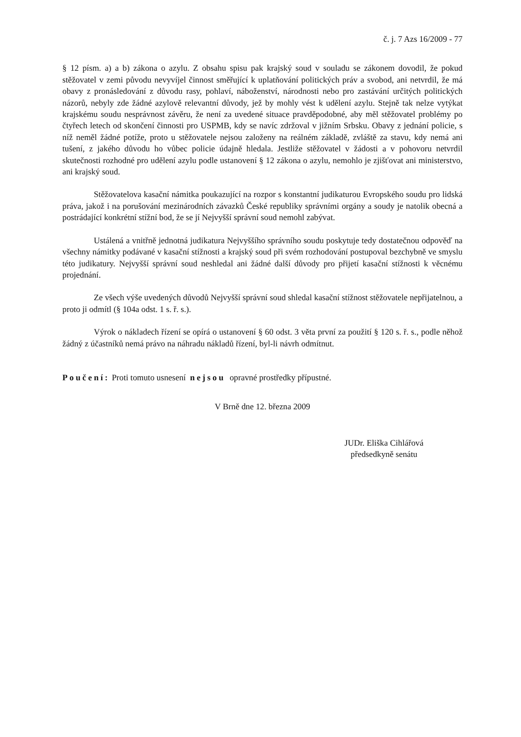č. j. 7 Azs 16/2009 - 77
§ 12 písm. a) a b) zákona o azylu. Z obsahu spisu pak krajský soud v souladu se zákonem dovodil, že pokud stěžovatel v zemi původu nevyvíjel činnost směřující k uplatňování politických práv a svobod, ani netvrdil, že má obavy z pronásledování z důvodu rasy, pohlaví, náboženství, národnosti nebo pro zastávání určitých politických názorů, nebyly zde žádné azylově relevantní důvody, jež by mohly vést k udělení azylu. Stejně tak nelze vytýkat krajskému soudu nesprávnost závěru, že není za uvedené situace pravděpodobné, aby měl stěžovatel problémy po čtyřech letech od skončení činnosti pro USPMB, kdy se navíc zdržoval v jižním Srbsku. Obavy z jednání policie, s níž neměl žádné potíže, proto u stěžovatele nejsou založeny na reálném základě, zvláště za stavu, kdy nemá ani tušení, z jakého důvodu ho vůbec policie údajně hledala. Jestliže stěžovatel v žádosti a v pohovoru netvrdil skutečnosti rozhodné pro udělení azylu podle ustanovení § 12 zákona o azylu, nemohlo je zjišťovat ani ministerstvo, ani krajský soud.
Stěžovatelova kasační námitka poukazující na rozpor s konstantní judikaturou Evropského soudu pro lidská práva, jakož i na porušování mezinárodních závazků České republiky správními orgány a soudy je natolik obecná a postrádající konkrétní stížní bod, že se jí Nejvyšší správní soud nemohl zabývat.
Ustálená a vnitřně jednotná judikatura Nejvyššího správního soudu poskytuje tedy dostatečnou odpověď na všechny námitky podávané v kasační stížnosti a krajský soud při svém rozhodování postupoval bezchybně ve smyslu této judikatury. Nejvyšší správní soud neshledal ani žádné další důvody pro přijetí kasační stížnosti k věcnému projednání.
Ze všech výše uvedených důvodů Nejvyšší správní soud shledal kasační stížnost stěžovatele nepřijatelnou, a proto ji odmítl (§ 104a odst. 1 s. ř. s.).
Výrok o nákladech řízení se opírá o ustanovení § 60 odst. 3 věta první za použití § 120 s. ř. s., podle něhož žádný z účastníků nemá právo na náhradu nákladů řízení, byl-li návrh odmítnut.
Poučení: Proti tomuto usnesení nejsou opravné prostředky přípustné.
V Brně dne 12. března 2009
JUDr. Eliška Cihlářová
předsedkyně senátu